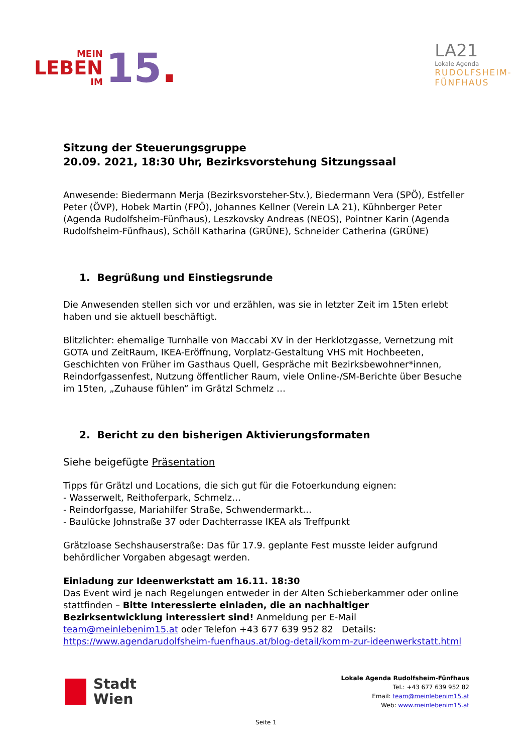MEIN
LEBEN
IM
15.
LA21
Lokale Agenda
RUDOLFSHEIM-
FÜNFHAUS
Sitzung der Steuerungsgruppe
20.09. 2021, 18:30 Uhr, Bezirksvorstehung Sitzungssaal
Anwesende: Biedermann Merja (Bezirksvorsteher-Stv.), Biedermann Vera (SPÖ), Estfeller Peter (ÖVP), Hobek Martin (FPÖ), Johannes Kellner (Verein LA 21), Kühnberger Peter (Agenda Rudolfsheim-Fünfhaus), Leszkovsky Andreas (NEOS), Pointner Karin (Agenda Rudolfsheim-Fünfhaus), Schöll Katharina (GRÜNE), Schneider Catherina (GRÜNE)
1. Begrüßung und Einstiegsrunde
Die Anwesenden stellen sich vor und erzählen, was sie in letzter Zeit im 15ten erlebt haben und sie aktuell beschäftigt.
Blitzlichter: ehemalige Turnhalle von Maccabi XV in der Herklotzgasse, Vernetzung mit GOTA und ZeitRaum, IKEA-Eröffnung, Vorplatz-Gestaltung VHS mit Hochbeeten, Geschichten von Früher im Gasthaus Quell, Gespräche mit Bezirksbewohner*innen, Reindorfgassenfest, Nutzung öffentlicher Raum, viele Online-/SM-Berichte über Besuche im 15ten, „Zuhause fühlen“ im Grätzl Schmelz …
2. Bericht zu den bisherigen Aktivierungsformaten
Siehe beigefügte Präsentation
Tipps für Grätzl und Locations, die sich gut für die Fotoerkundung eignen:
- Wasserwelt, Reithoferpark, Schmelz…
- Reindorfgasse, Mariahilfer Straße, Schwendermarkt…
- Baulücke Johnstraße 37 oder Dachterrasse IKEA als Treffpunkt
Grätzloase Sechshauserstraße: Das für 17.9. geplante Fest musste leider aufgrund behördlicher Vorgaben abgesagt werden.
Einladung zur Ideenwerkstatt am 16.11. 18:30
Das Event wird je nach Regelungen entweder in der Alten Schieberkammer oder online stattfinden – Bitte Interessierte einladen, die an nachhaltiger Bezirksentwicklung interessiert sind! Anmeldung per E-Mail team@meinlebenim15.at oder Telefon +43 677 639 952 82 Details: https://www.agendarudolfsheim-fuenfhaus.at/blog-detail/komm-zur-ideenwerkstatt.html
Stadt
Wien
Lokale Agenda Rudolfsheim-Fünfhaus
Tel.: +43 677 639 952 82
Email: team@meinlebenim15.at
Web: www.meinlebenim15.at
Seite 1